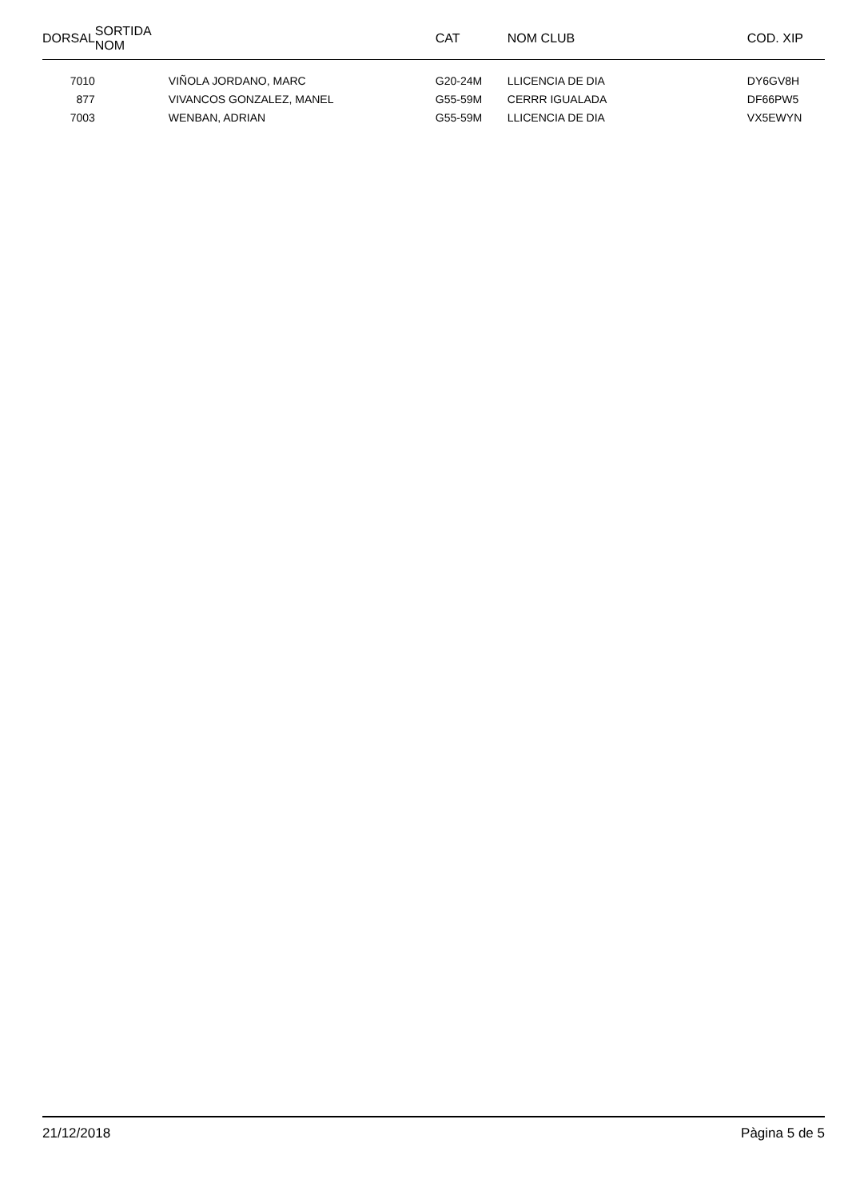| DORSAL | SORTIDA NOM | | CAT | NOM CLUB | COD. XIP |
| --- | --- | --- | --- | --- | --- |
| 7010 | | VIÑOLA JORDANO, MARC | G20-24M | LLICENCIA DE DIA | DY6GV8H |
| 877 | | VIVANCOS GONZALEZ, MANEL | G55-59M | CERRR IGUALADA | DF66PW5 |
| 7003 | | WENBAN, ADRIAN | G55-59M | LLICENCIA DE DIA | VX5EWYN |
21/12/2018 Pàgina 5 de 5